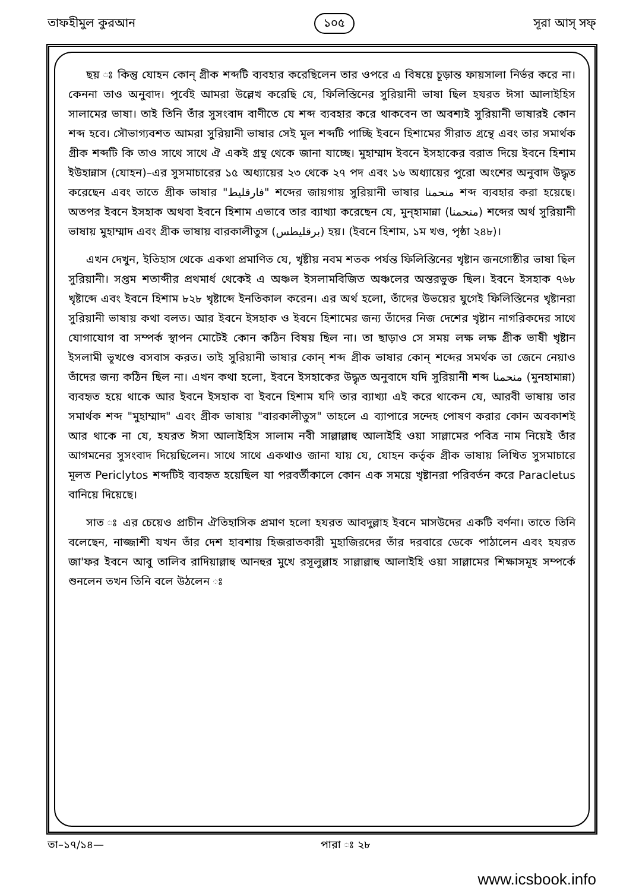তাফহীমুল কুরআন ১০৫ সূরা আস্ সফ্
ছয় ঃ কিন্তু যোহন কোন্ গ্রীক শব্দটি ব্যবহার করেছিলেন তার ওপরে এ বিষয়ে চূড়ান্ত ফায়সালা নির্ভর করে না। কেননা তাও অনুবাদ। পূর্বেই আমরা উল্লেখ করেছি যে, ফিলিস্তিনের সুরিয়ানী ভাষা ছিল হযরত ঈসা আলাইহিস সালামের ভাষা। তাই তিনি তাঁর সুসংবাদ বাণীতে যে শব্দ ব্যবহার করে থাকবেন তা অবশ্যই সুরিয়ানী ভাষারই কোন শব্দ হবে। সৌভাগ্যবশত আমরা সুরিয়ানী ভাষার সেই মূল শব্দটি পাচ্ছি ইবনে হিশামের সীরাত গ্রন্থে এবং তার সমার্থক গ্রীক শব্দটি কি তাও সাথে সাথে ঐ একই গ্রন্থ থেকে জানা যাচ্ছে। মুহাম্মাদ ইবনে ইসহাকের বরাত দিয়ে ইবনে হিশাম ইউহান্নাস (যোহন)–এর সুসমাচারের ১৫ অধ্যায়ের ২৩ থেকে ২৭ পদ এবং ১৬ অধ্যায়ের পুরো অংশের অনুবাদ উদ্ধৃত করেছেন এবং তাতে গ্রীক ভাষার "فارقليط" শব্দের জায়গায় সুরিয়ানী ভাষার منحمنا শব্দ ব্যবহার করা হয়েছে। অতপর ইবনে ইসহাক অথবা ইবনে হিশাম এভাবে তার ব্যাখ্যা করেছেন যে, মুন্হামান্না (منحمنا) শব্দের অর্থ সুরিয়ানী ভাষায় মুহাম্মাদ এবং গ্রীক ভাষায় বারকালীতুস (برقليطس) হয়। (ইবনে হিশাম, ১ম খণ্ড, পৃষ্ঠা ২৪৮)।
এখন দেখুন, ইতিহাস থেকে একথা প্রমাণিত যে, খৃষ্টীয় নবম শতক পর্যন্ত ফিলিস্তিনের খৃষ্টান জনগোষ্ঠীর ভাষা ছিল সুরিয়ানী। সপ্তম শতাব্দীর প্রথমার্ধ থেকেই এ অঞ্চল ইসলামবিজিত অঞ্চলের অন্তরভুক্ত ছিল। ইবনে ইসহাক ৭৬৮ খৃষ্টাব্দে এবং ইবনে হিশাম ৮২৮ খৃষ্টাব্দে ইনতিকাল করেন। এর অর্থ হলো, তাঁদের উভয়ের যুগেই ফিলিস্তিনের খৃষ্টানরা সুরিয়ানী ভাষায় কথা বলত। আর ইবনে ইসহাক ও ইবনে হিশামের জন্য তাঁদের নিজ দেশের খৃষ্টান নাগরিকদের সাথে যোগাযোগ বা সম্পর্ক স্থাপন মোটেই কোন কঠিন বিষয় ছিল না। তা ছাড়াও সে সময় লক্ষ লক্ষ গ্রীক ভাষী খৃষ্টান ইসলামী ভূখণ্ডে বসবাস করত। তাই সুরিয়ানী ভাষার কোন্ শব্দ গ্রীক ভাষার কোন্ শব্দের সমর্থক তা জেনে নেয়াও তাঁদের জন্য কঠিন ছিল না। এখন কথা হলো, ইবনে ইসহাকের উদ্ধৃত অনুবাদে যদি সুরিয়ানী শব্দ منحمنا (মুনহামান্না) ব্যবহৃত হয়ে থাকে আর ইবনে ইসহাক বা ইবনে হিশাম যদি তার ব্যাখ্যা এই করে থাকেন যে, আরবী ভাষায় তার সমার্থক শব্দ "মুহাম্মাদ" এবং গ্রীক ভাষায় "বারকালীতুস" তাহলে এ ব্যাপারে সন্দেহ পোষণ করার কোন অবকাশই আর থাকে না যে, হযরত ঈসা আলাইহিস সালাম নবী সাল্লাল্লাহু আলাইহি ওয়া সাল্লামের পবিত্র নাম নিয়েই তাঁর আগমনের সুসংবাদ দিয়েছিলেন। সাথে সাথে একথাও জানা যায় যে, যোহন কর্তৃক গ্রীক ভাষায় লিখিত সুসমাচারে মূলত Periclytos শব্দটিই ব্যবহৃত হয়েছিল যা পরবর্তীকালে কোন এক সময়ে খৃষ্টানরা পরিবর্তন করে Paracletus বানিয়ে দিয়েছে।
সাত ঃ এর চেয়েও প্রাচীন ঐতিহাসিক প্রমাণ হলো হযরত আবদুল্লাহ ইবনে মাসউদের একটি বর্ণনা। তাতে তিনি বলেছেন, নাজ্জাশী যখন তাঁর দেশ হাবশায় হিজরাতকারী মুহাজিরদের তাঁর দরবারে ডেকে পাঠালেন এবং হযরত জা'ফর ইবনে আবু তালিব রাদিয়াল্লাহু আনহুর মুখে রসূলুল্লাহ সাল্লাল্লাহু আলাইহি ওয়া সাল্লামের শিক্ষাসমূহ সম্পর্কে শুনলেন তখন তিনি বলে উঠলেন ঃ
তা–১৭/১৪— পারা ঃ ২৮
www.icsbook.info